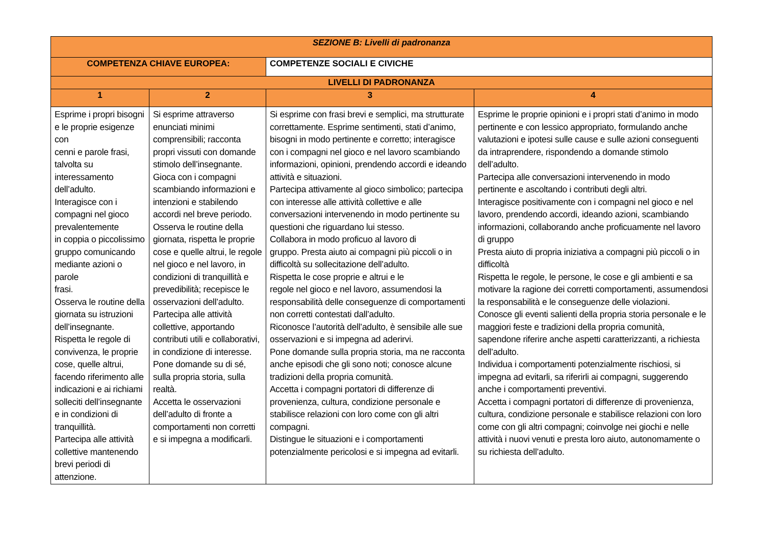| SEZIONE B: Livelli di padronanza | | | |
| COMPETENZA CHIAVE EUROPEA: | | COMPETENZE SOCIALI E CIVICHE | |
| LIVELLI DI PADRONANZA | | | |
| 1 | 2 | 3 | 4 |
| Esprime i propri bisogni e le proprie esigenze con cenni e parole frasi, talvolta su interessamento dell’adulto. Interagisce con i compagni nel gioco prevalentemente in coppia o piccolissimo gruppo comunicando mediante azioni o parole frasi. Osserva le routine della giornata su istruzioni dell’insegnante. Rispetta le regole di convivenza, le proprie cose, quelle altrui, facendo riferimento alle indicazioni e ai richiami solleciti dell’insegnante e in condizioni di tranquillità. Partecipa alle attività collettive mantenendo brevi periodi di attenzione. | Si esprime attraverso enunciati minimi comprensibili; racconta propri vissuti con domande stimolo dell’insegnante. Gioca con i compagni scambiando informazioni e intenzioni e stabilendo accordi nel breve periodo. Osserva le routine della giornata, rispetta le proprie cose e quelle altrui, le regole nel gioco e nel lavoro, in condizioni di tranquillità e prevedibilità; recepisce le osservazioni dell’adulto. Partecipa alle attività collettive, apportando contributi utili e collaborativi, in condizione di interesse. Pone domande su di sé, sulla propria storia, sulla realtà. Accetta le osservazioni dell’adulto di fronte a comportamenti non corretti e si impegna a modificarli. | Si esprime con frasi brevi e semplici, ma strutturate correttamente. Esprime sentimenti, stati d’animo, bisogni in modo pertinente e corretto; interagisce con i compagni nel gioco e nel lavoro scambiando informazioni, opinioni, prendendo accordi e ideando attività e situazioni. Partecipa attivamente al gioco simbolico; partecipa con interesse alle attività collettive e alle conversazioni intervenendo in modo pertinente su questioni che riguardano lui stesso. Collabora in modo proficuo al lavoro di gruppo. Presta aiuto ai compagni più piccoli o in difficoltà su sollecitazione dell’adulto. Rispetta le cose proprie e altrui e le regole nel gioco e nel lavoro, assumendosi la responsabilità delle conseguenze di comportamenti non corretti contestati dall’adulto. Riconosce l’autorità dell’adulto, è sensibile alle sue osservazioni e si impegna ad aderirvi. Pone domande sulla propria storia, ma ne racconta anche episodi che gli sono noti; conosce alcune tradizioni della propria comunità. Accetta i compagni portatori di differenze di provenienza, cultura, condizione personale e stabilisce relazioni con loro come con gli altri compagni. Distingue le situazioni e i comportamenti potenzialmente pericolosi e si impegna ad evitarli. | Esprime le proprie opinioni e i propri stati d’animo in modo pertinente e con lessico appropriato, formulando anche valutazioni e ipotesi sulle cause e sulle azioni conseguenti da intraprendere, rispondendo a domande stimolo dell’adulto. Partecipa alle conversazioni intervenendo in modo pertinente e ascoltando i contributi degli altri. Interagisce positivamente con i compagni nel gioco e nel lavoro, prendendo accordi, ideando azioni, scambiando informazioni, collaborando anche proficuamente nel lavoro di gruppo Presta aiuto di propria iniziativa a compagni più piccoli o in difficoltà Rispetta le regole, le persone, le cose e gli ambienti e sa motivare la ragione dei corretti comportamenti, assumendosi la responsabilità e le conseguenze delle violazioni. Conosce gli eventi salienti della propria storia personale e le maggiori feste e tradizioni della propria comunità, sapendone riferire anche aspetti caratterizzanti, a richiesta dell’adulto. Individua i comportamenti potenzialmente rischiosi, si impegna ad evitarli, sa riferirli ai compagni, suggerendo anche i comportamenti preventivi. Accetta i compagni portatori di differenze di provenienza, cultura, condizione personale e stabilisce relazioni con loro come con gli altri compagni; coinvolge nei giochi e nelle attività i nuovi venuti e presta loro aiuto, autonomamente o su richiesta dell’adulto. |